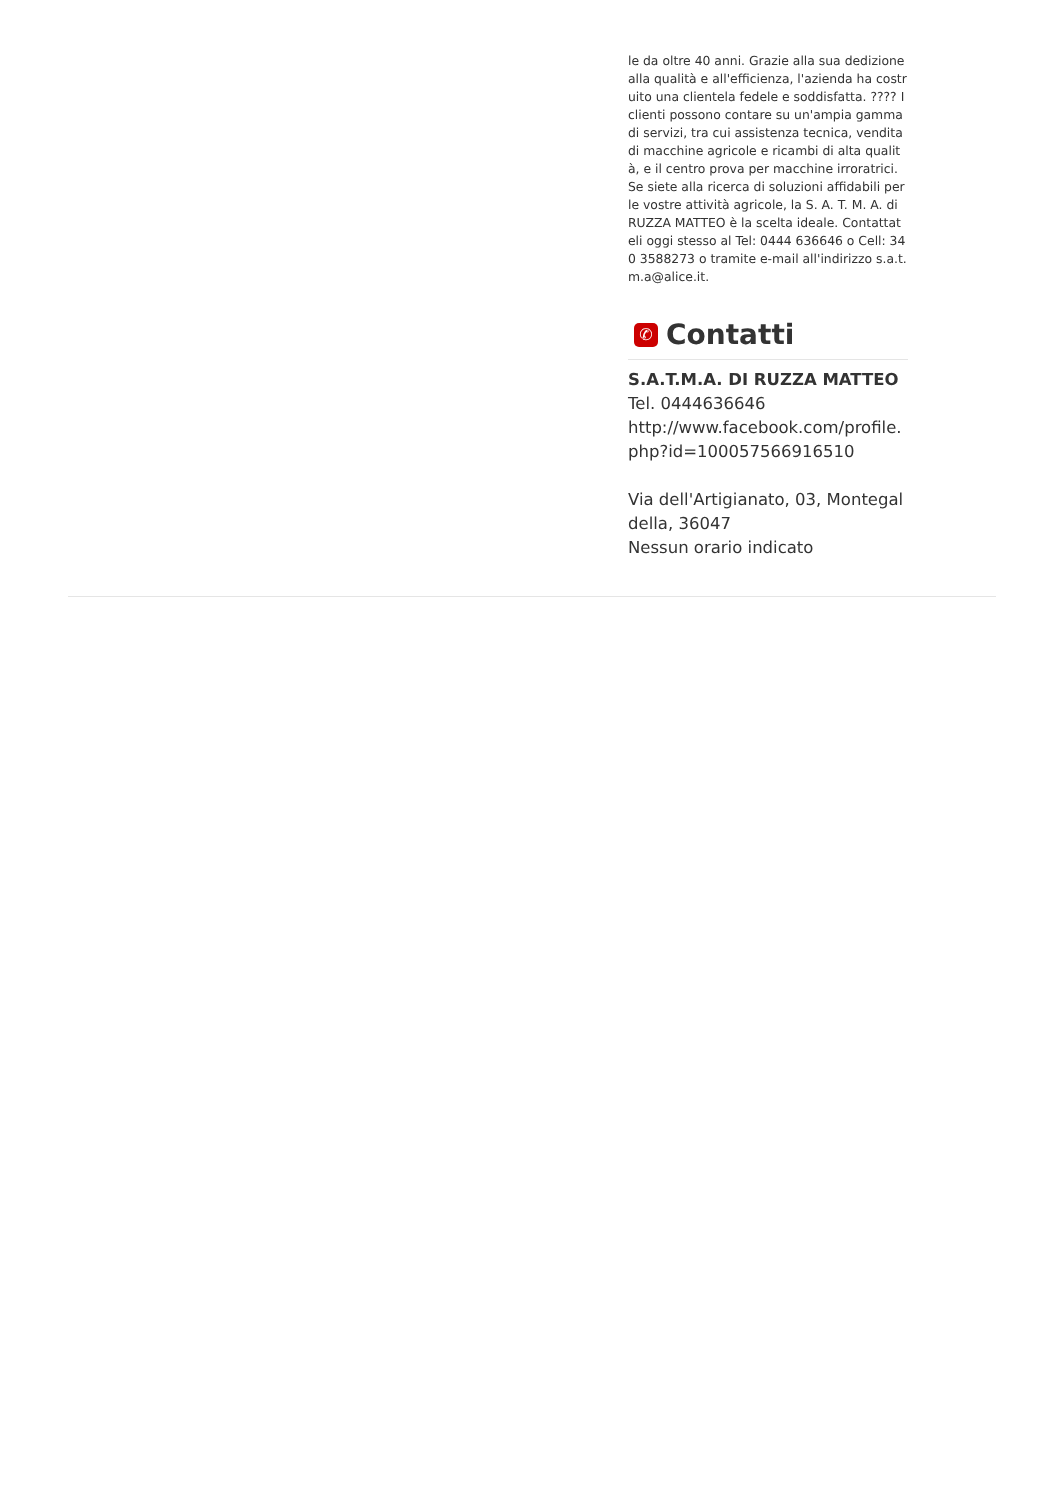le da oltre 40 anni. Grazie alla sua dedizione alla qualità e all'efficienza, l'azienda ha costruito una clientela fedele e soddisfatta. ???? I clienti possono contare su un'ampia gamma di servizi, tra cui assistenza tecnica, vendita di macchine agricole e ricambi di alta qualità, e il centro prova per macchine irroratrici. Se siete alla ricerca di soluzioni affidabili per le vostre attività agricole, la S. A. T. M. A. di RUZZA MATTEO è la scelta ideale. Contattateli oggi stesso al Tel: 0444 636646 o Cell: 340 3588273 o tramite e-mail all'indirizzo s.a.t.m.a@alice.it.
✆ Contatti
S.A.T.M.A. DI RUZZA MATTEO
Tel. 0444636646
http://www.facebook.com/profile.php?id=100057566916510
Via dell'Artigianato, 03, Montegaldella, 36047
Nessun orario indicato